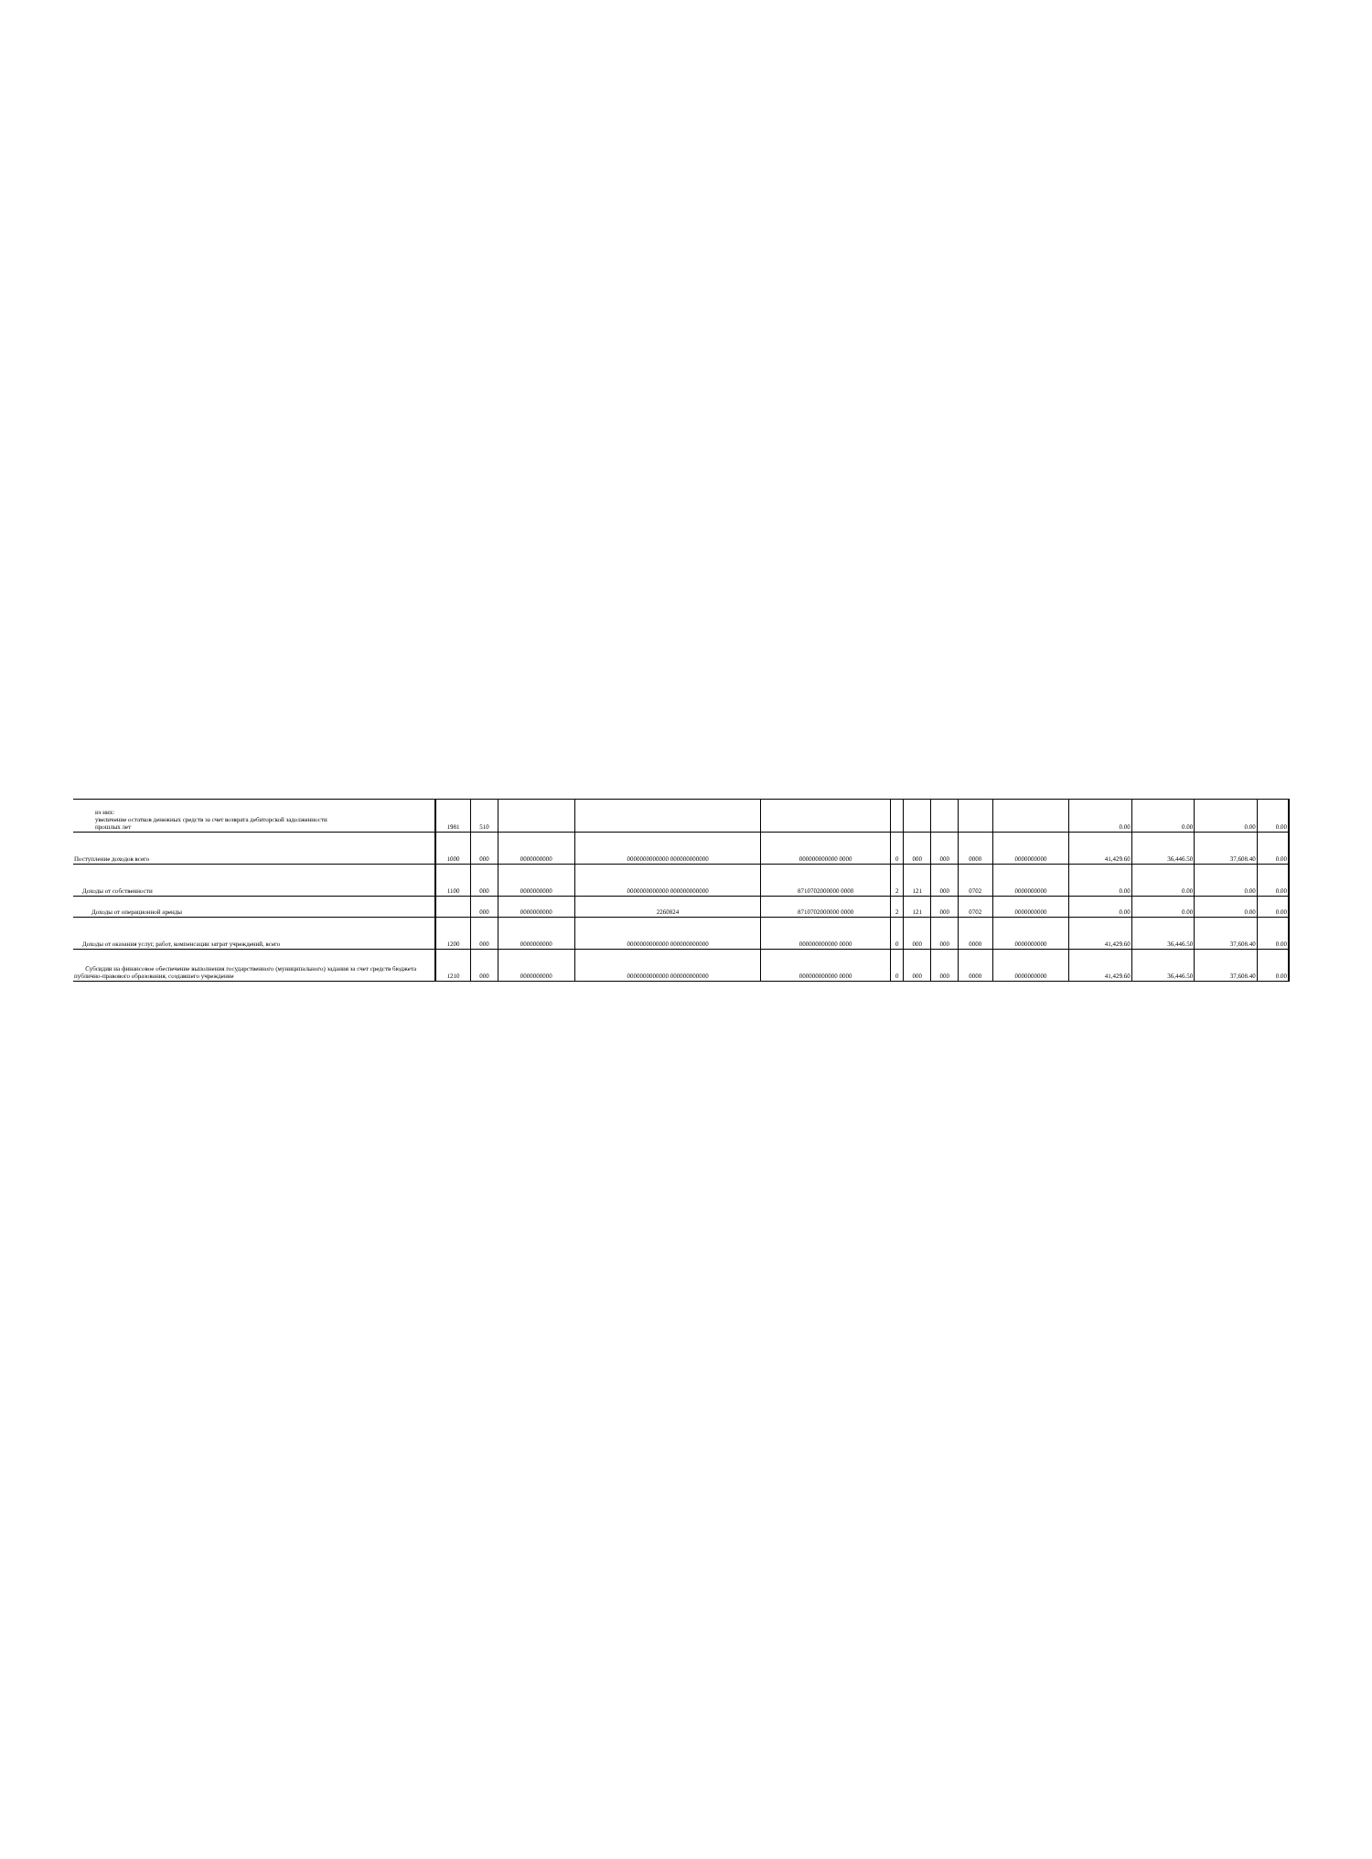| из них: увеличение остатков денежных средств за счет возврата дебиторской задолженности прошлых лет | 1981 | 510 | | | | | | | | | 0.00 | 0.00 | 0.00 | 0.00 |
| Поступление доходов всего | 1000 | 000 | 0000000000 | 0000000000000 000000000000 | 000000000000 0000 | 0 | 000 | 000 | 0000 | 0000000000 | 41,429.60 | 36,446.50 | 37,608.40 | 0.00 |
| Доходы от собственности | 1100 | 000 | 0000000000 | 0000000000000 000000000000 | 8710702000000 0000 | 2 | 121 | 000 | 0702 | 0000000000 | 0.00 | 0.00 | 0.00 | 0.00 |
| Доходы от операционной аренды | | 000 | 0000000000 | 2260824 | 8710702000000 0000 | 2 | 121 | 000 | 0702 | 0000000000 | 0.00 | 0.00 | 0.00 | 0.00 |
| Доходы от оказания услуг, работ, компенсации затрат учреждений, всего | 1200 | 000 | 0000000000 | 0000000000000 000000000000 | 000000000000 0000 | 0 | 000 | 000 | 0000 | 0000000000 | 41,429.60 | 36,446.50 | 37,608.40 | 0.00 |
| Субсидии на финансовое обеспечение выполнения государственного (муниципального) задания за счет средств бюджета публично-правового образования, создавшего учреждение | 1210 | 000 | 0000000000 | 0000000000000 000000000000 | 000000000000 0000 | 0 | 000 | 000 | 0000 | 0000000000 | 41,429.60 | 36,446.50 | 37,608.40 | 0.00 |